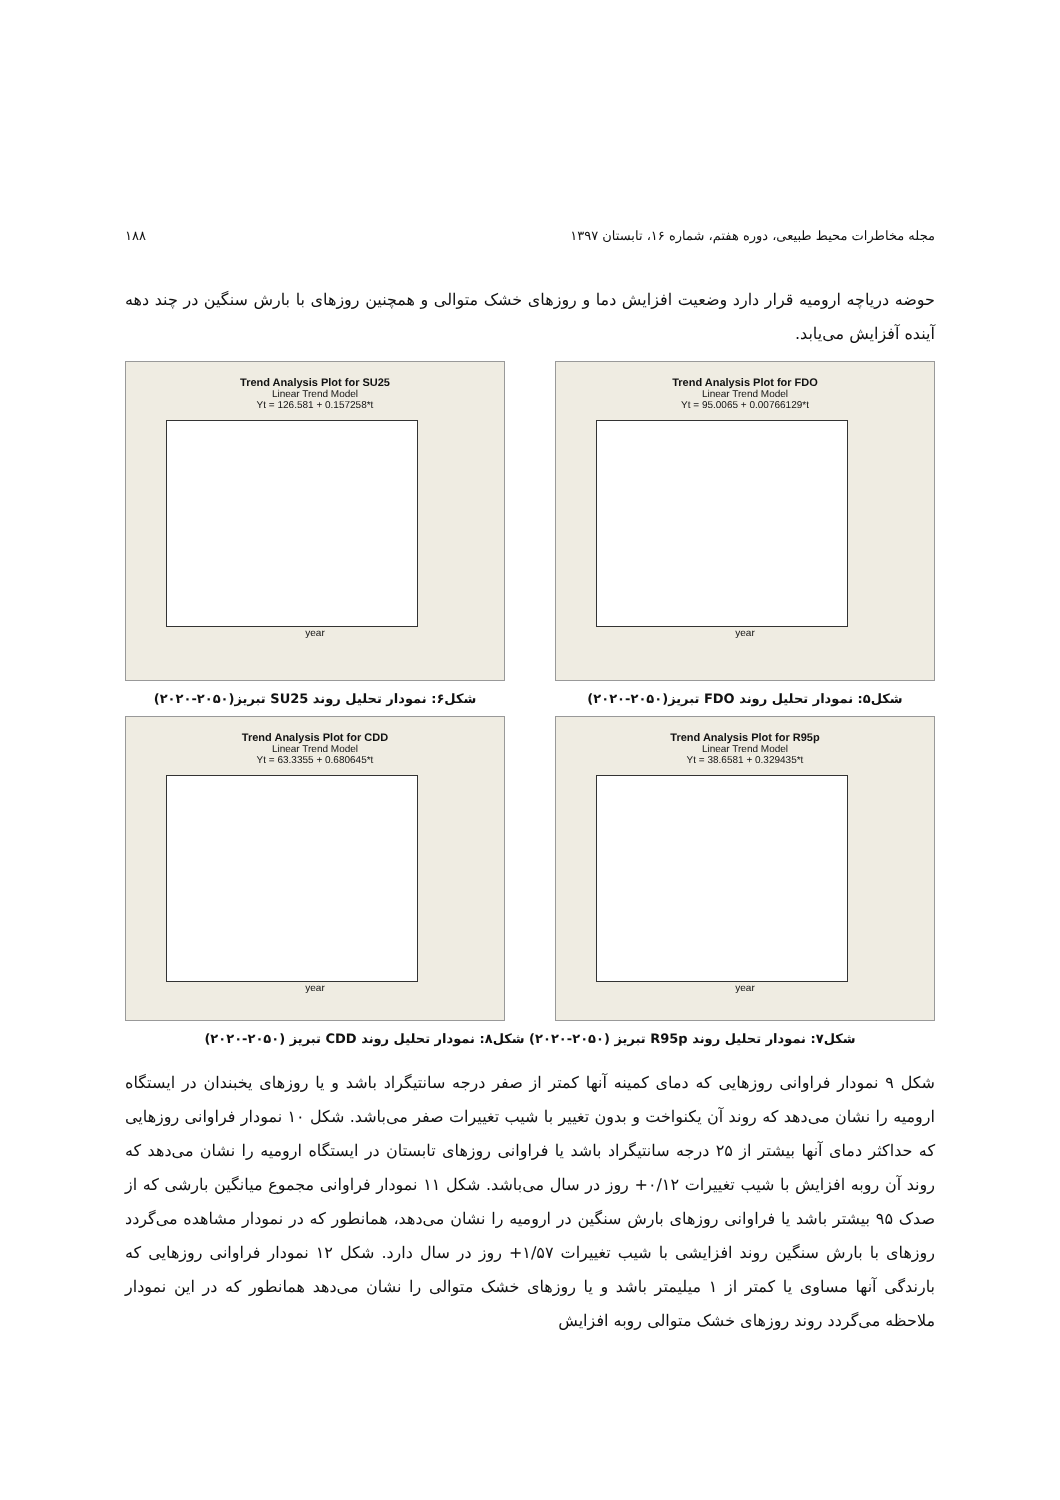مجله مخاطرات محیط طبیعی، دوره هفتم، شماره ۱۶، تابستان ۱۳۹۷ ۱۸۸
حوضه دریاچه ارومیه قرار دارد وضعیت افزایش دما و روزهای خشک متوالی و همچنین روزهای با بارش سنگین در چند دهه آینده آفزایش می‌یابد.
Trend Analysis Plot for SU25
Linear Trend Model
Yt = 126.581 + 0.157258*t
year
شکل۶: نمودار تحلیل روند SU25 تبریز(۲۰۵۰-۲۰۲۰)
Trend Analysis Plot for FDO
Linear Trend Model
Yt = 95.0065 + 0.00766129*t
year
شکل۵: نمودار تحلیل روند FDO تبریز(۲۰۵۰-۲۰۲۰)
Trend Analysis Plot for CDD
Linear Trend Model
Yt = 63.3355 + 0.680645*t
year
Trend Analysis Plot for R95p
Linear Trend Model
Yt = 38.6581 + 0.329435*t
year
شکل۷: نمودار تحلیل روند R95p تبریز (۲۰۵۰-۲۰۲۰) شکل۸: نمودار تحلیل روند CDD تبریز (۲۰۵۰-۲۰۲۰)
شکل ۹ نمودار فراوانی روزهایی که دمای کمینه آنها کمتر از صفر درجه سانتیگراد باشد و یا روزهای یخبندان در ایستگاه ارومیه را نشان می‌دهد که روند آن یکنواخت و بدون تغییر با شیب تغییرات صفر می‌باشد. شکل ۱۰ نمودار فراوانی روزهایی که حداکثر دمای آنها بیشتر از ۲۵ درجه سانتیگراد باشد یا فراوانی روزهای تابستان در ایستگاه ارومیه را نشان می‌دهد که روند آن روبه افزایش با شیب تغییرات ۰/۱۲+ روز در سال می‌باشد. شکل ۱۱ نمودار فراوانی مجموع میانگین بارشی که از صدک ۹۵ بیشتر باشد یا فراوانی روزهای بارش سنگین در ارومیه را نشان می‌دهد، همانطور که در نمودار مشاهده می‌گردد روزهای با بارش سنگین روند افزایشی با شیب تغییرات ۱/۵۷+ روز در سال دارد. شکل ۱۲ نمودار فراوانی روزهایی که بارندگی آنها مساوی یا کمتر از ۱ میلیمتر باشد و یا روزهای خشک متوالی را نشان می‌دهد همانطور که در این نمودار ملاحظه می‌گردد روند روزهای خشک متوالی روبه افزایش